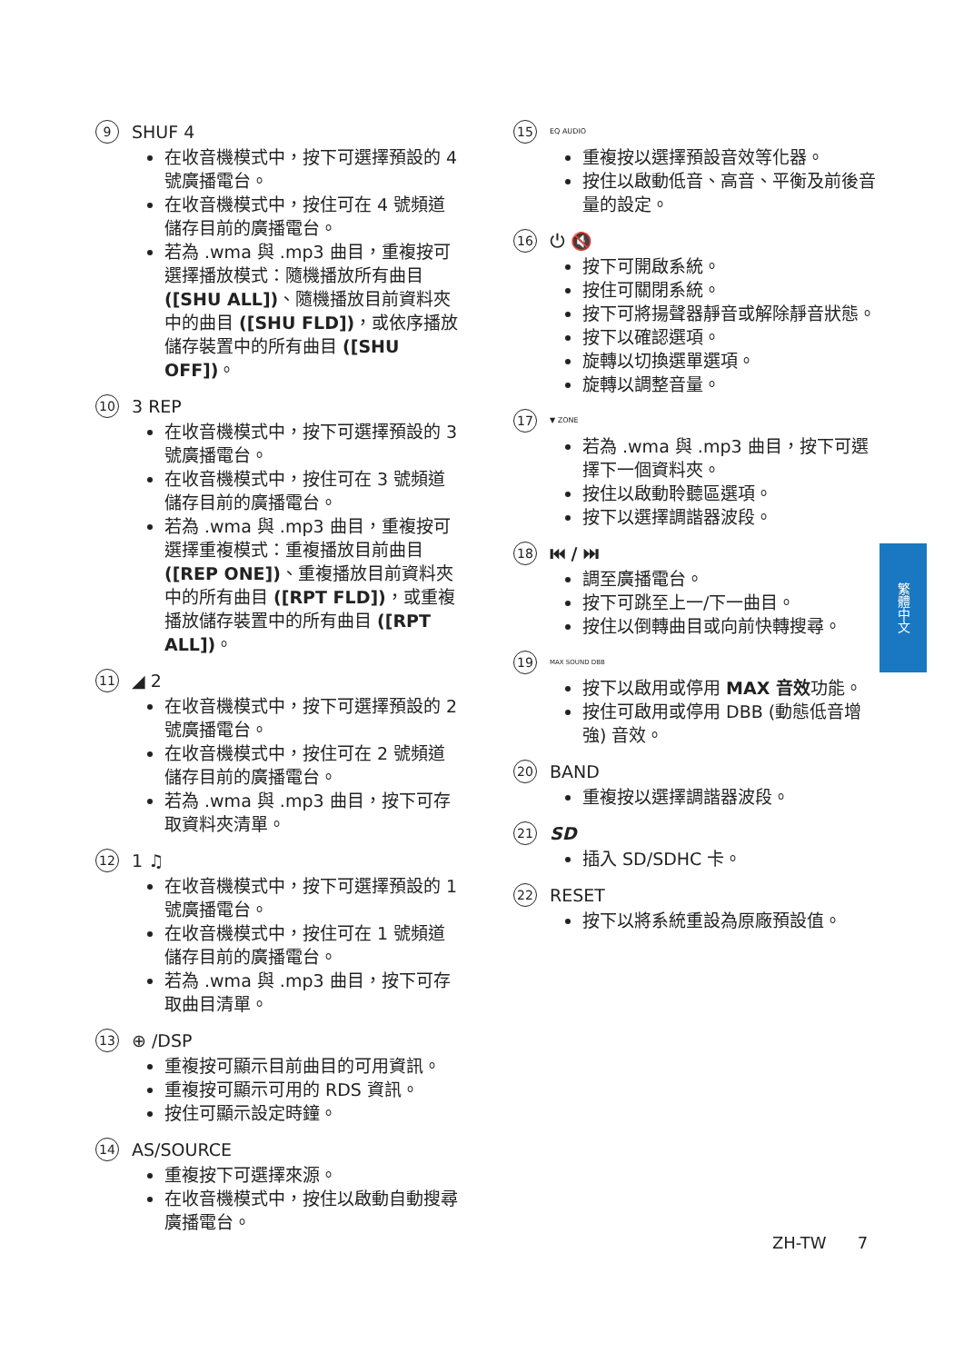9 SHUF 4
在收音機模式中，按下可選擇預設的 4 號廣播電台。
在收音機模式中，按住可在 4 號頻道儲存目前的廣播電台。
若為 .wma 與 .mp3 曲目，重複按可選擇播放模式：隨機播放所有曲目 ([SHU ALL])、隨機播放目前資料夾中的曲目 ([SHU FLD])，或依序播放儲存裝置中的所有曲目 ([SHU OFF])。
10 3 REP
在收音機模式中，按下可選擇預設的 3 號廣播電台。
在收音機模式中，按住可在 3 號頻道儲存目前的廣播電台。
若為 .wma 與 .mp3 曲目，重複按可選擇重複模式：重複播放目前曲目 ([REP ONE])、重複播放目前資料夾中的所有曲目 ([RPT FLD])，或重複播放儲存裝置中的所有曲目 ([RPT ALL])。
11 ◢ 2
在收音機模式中，按下可選擇預設的 2 號廣播電台。
在收音機模式中，按住可在 2 號頻道儲存目前的廣播電台。
若為 .wma 與 .mp3 曲目，按下可存取資料夾清單。
12 1 ♫
在收音機模式中，按下可選擇預設的 1 號廣播電台。
在收音機模式中，按住可在 1 號頻道儲存目前的廣播電台。
若為 .wma 與 .mp3 曲目，按下可存取曲目清單。
13 ⊕ /DSP
重複按可顯示目前曲目的可用資訊。
重複按可顯示可用的 RDS 資訊。
按住可顯示設定時鐘。
14 AS/SOURCE
重複按下可選擇來源。
在收音機模式中，按住以啟動自動搜尋廣播電台。
15 EQ AUDIO
重複按以選擇預設音效等化器。
按住以啟動低音、高音、平衡及前後音量的設定。
16 ⏻ 🔇
按下可開啟系統。
按住可關閉系統。
按下可將揚聲器靜音或解除靜音狀態。
按下以確認選項。
旋轉以切換選單選項。
旋轉以調整音量。
17 ▼ ZONE
若為 .wma 與 .mp3 曲目，按下可選擇下一個資料夾。
按住以啟動聆聽區選項。
按下以選擇調諧器波段。
18 ⏮ / ⏭
調至廣播電台。
按下可跳至上一/下一曲目。
按住以倒轉曲目或向前快轉搜尋。
19 MAX SOUND DBB
按下以啟用或停用 MAX 音效功能。
按住可啟用或停用 DBB (動態低音增強) 音效。
20 BAND
重複按以選擇調諧器波段。
21 SD
插入 SD/SDHC 卡。
22 RESET
按下以將系統重設為原廠預設值。
繁體中文
ZH-TW 7